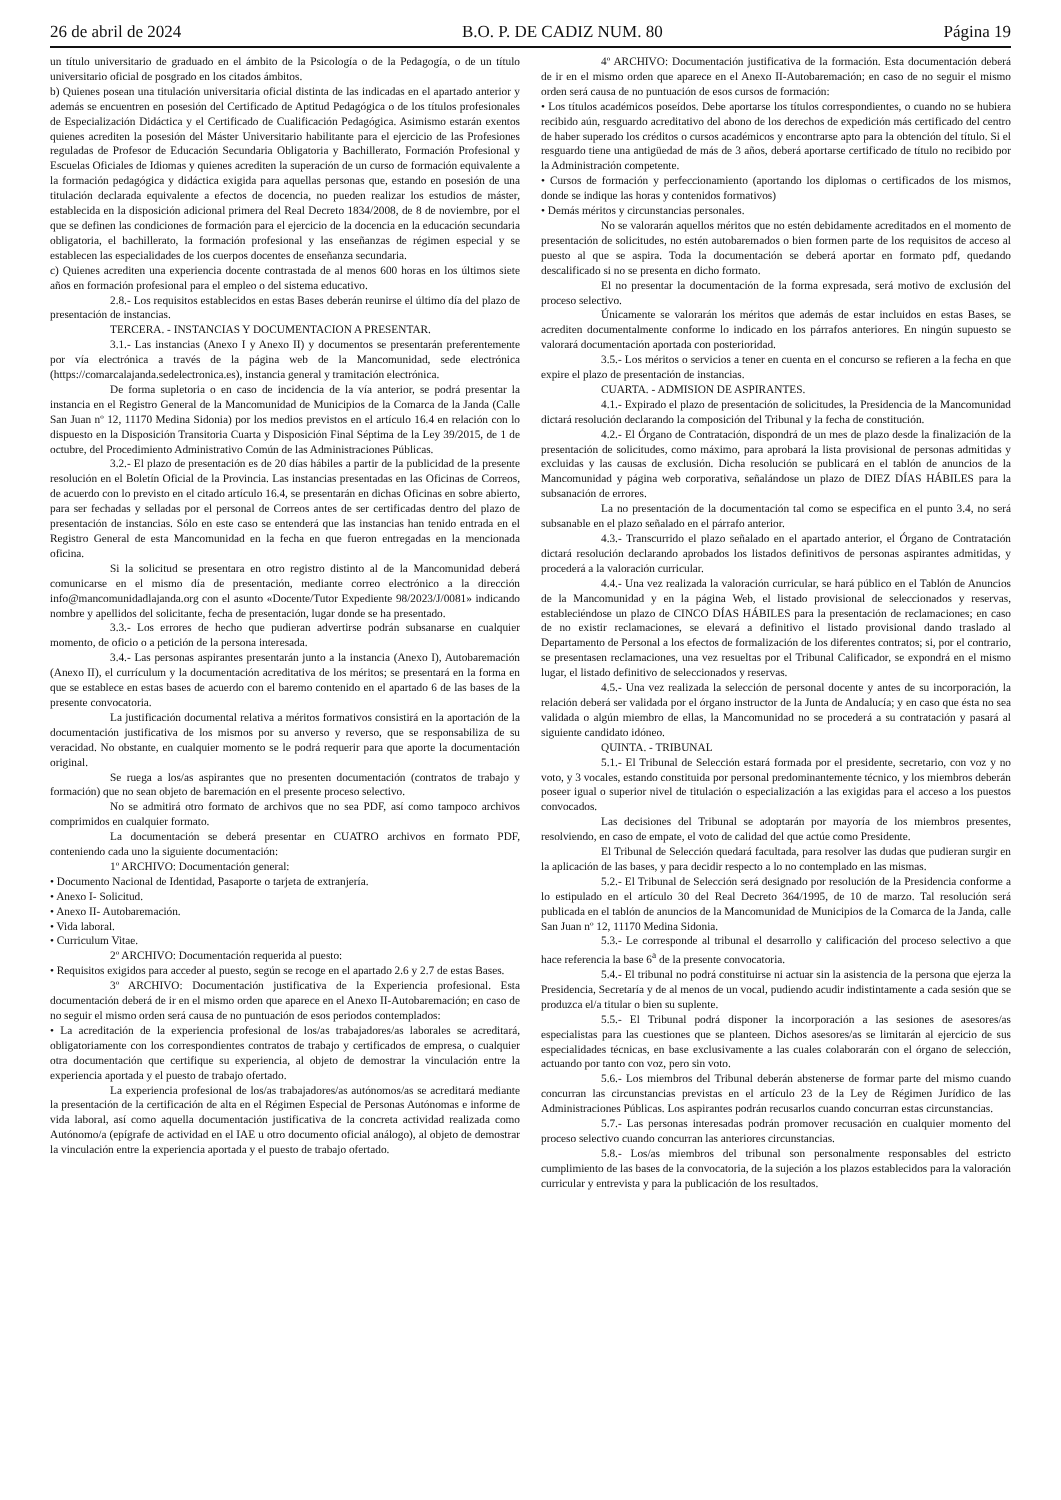26 de abril de 2024 B.O. P. DE CADIZ NUM. 80 Página 19
un título universitario de graduado en el ámbito de la Psicología o de la Pedagogía, o de un título universitario oficial de posgrado en los citados ámbitos.
b) Quienes posean una titulación universitaria oficial distinta de las indicadas en el apartado anterior y además se encuentren en posesión del Certificado de Aptitud Pedagógica o de los títulos profesionales de Especialización Didáctica y el Certificado de Cualificación Pedagógica. Asimismo estarán exentos quienes acrediten la posesión del Máster Universitario habilitante para el ejercicio de las Profesiones reguladas de Profesor de Educación Secundaria Obligatoria y Bachillerato, Formación Profesional y Escuelas Oficiales de Idiomas y quienes acrediten la superación de un curso de formación equivalente a la formación pedagógica y didáctica exigida para aquellas personas que, estando en posesión de una titulación declarada equivalente a efectos de docencia, no pueden realizar los estudios de máster, establecida en la disposición adicional primera del Real Decreto 1834/2008, de 8 de noviembre, por el que se definen las condiciones de formación para el ejercicio de la docencia en la educación secundaria obligatoria, el bachillerato, la formación profesional y las enseñanzas de régimen especial y se establecen las especialidades de los cuerpos docentes de enseñanza secundaria.
c) Quienes acrediten una experiencia docente contrastada de al menos 600 horas en los últimos siete años en formación profesional para el empleo o del sistema educativo.
2.8.- Los requisitos establecidos en estas Bases deberán reunirse el último día del plazo de presentación de instancias.
TERCERA. - INSTANCIAS Y DOCUMENTACION A PRESENTAR.
3.1.- Las instancias (Anexo I y Anexo II) y documentos se presentarán preferentemente por vía electrónica a través de la página web de la Mancomunidad, sede electrónica (https://comarcalajanda.sedelectronica.es), instancia general y tramitación electrónica.
De forma supletoria o en caso de incidencia de la vía anterior, se podrá presentar la instancia en el Registro General de la Mancomunidad de Municipios de la Comarca de la Janda (Calle San Juan nº 12, 11170 Medina Sidonia) por los medios previstos en el artículo 16.4 en relación con lo dispuesto en la Disposición Transitoria Cuarta y Disposición Final Séptima de la Ley 39/2015, de 1 de octubre, del Procedimiento Administrativo Común de las Administraciones Públicas.
3.2.- El plazo de presentación es de 20 días hábiles a partir de la publicidad de la presente resolución en el Boletín Oficial de la Provincia. Las instancias presentadas en las Oficinas de Correos, de acuerdo con lo previsto en el citado artículo 16.4, se presentarán en dichas Oficinas en sobre abierto, para ser fechadas y selladas por el personal de Correos antes de ser certificadas dentro del plazo de presentación de instancias. Sólo en este caso se entenderá que las instancias han tenido entrada en el Registro General de esta Mancomunidad en la fecha en que fueron entregadas en la mencionada oficina.
Si la solicitud se presentara en otro registro distinto al de la Mancomunidad deberá comunicarse en el mismo día de presentación, mediante correo electrónico a la dirección info@mancomunidadlajanda.org con el asunto «Docente/Tutor Expediente 98/2023/J/0081» indicando nombre y apellidos del solicitante, fecha de presentación, lugar donde se ha presentado.
3.3.- Los errores de hecho que pudieran advertirse podrán subsanarse en cualquier momento, de oficio o a petición de la persona interesada.
3.4.- Las personas aspirantes presentarán junto a la instancia (Anexo I), Autobaremación (Anexo II), el currículum y la documentación acreditativa de los méritos; se presentará en la forma en que se establece en estas bases de acuerdo con el baremo contenido en el apartado 6 de las bases de la presente convocatoria.
La justificación documental relativa a méritos formativos consistirá en la aportación de la documentación justificativa de los mismos por su anverso y reverso, que se responsabiliza de su veracidad. No obstante, en cualquier momento se le podrá requerir para que aporte la documentación original.
Se ruega a los/as aspirantes que no presenten documentación (contratos de trabajo y formación) que no sean objeto de baremación en el presente proceso selectivo.
No se admitirá otro formato de archivos que no sea PDF, así como tampoco archivos comprimidos en cualquier formato.
La documentación se deberá presentar en CUATRO archivos en formato PDF, conteniendo cada uno la siguiente documentación:
1º ARCHIVO: Documentación general:
• Documento Nacional de Identidad, Pasaporte o tarjeta de extranjería.
• Anexo I- Solicitud.
• Anexo II- Autobaremación.
• Vida laboral.
• Curriculum Vitae.
2º ARCHIVO: Documentación requerida al puesto:
• Requisitos exigidos para acceder al puesto, según se recoge en el apartado 2.6 y 2.7 de estas Bases.
3º ARCHIVO: Documentación justificativa de la Experiencia profesional. Esta documentación deberá de ir en el mismo orden que aparece en el Anexo II-Autobaremación; en caso de no seguir el mismo orden será causa de no puntuación de esos periodos contemplados:
• La acreditación de la experiencia profesional de los/as trabajadores/as laborales se acreditará, obligatoriamente con los correspondientes contratos de trabajo y certificados de empresa, o cualquier otra documentación que certifique su experiencia, al objeto de demostrar la vinculación entre la experiencia aportada y el puesto de trabajo ofertado.
La experiencia profesional de los/as trabajadores/as autónomos/as se acreditará mediante la presentación de la certificación de alta en el Régimen Especial de Personas Autónomas e informe de vida laboral, así como aquella documentación justificativa de la concreta actividad realizada como Autónomo/a (epígrafe de actividad en el IAE u otro documento oficial análogo), al objeto de demostrar la vinculación entre la experiencia aportada y el puesto de trabajo ofertado.
4º ARCHIVO: Documentación justificativa de la formación. Esta documentación deberá de ir en el mismo orden que aparece en el Anexo II-Autobaremación; en caso de no seguir el mismo orden será causa de no puntuación de esos cursos de formación:
• Los títulos académicos poseídos. Debe aportarse los títulos correspondientes, o cuando no se hubiera recibido aún, resguardo acreditativo del abono de los derechos de expedición más certificado del centro de haber superado los créditos o cursos académicos y encontrarse apto para la obtención del título. Si el resguardo tiene una antigüedad de más de 3 años, deberá aportarse certificado de título no recibido por la Administración competente.
• Cursos de formación y perfeccionamiento (aportando los diplomas o certificados de los mismos, donde se indique las horas y contenidos formativos)
• Demás méritos y circunstancias personales.
No se valorarán aquellos méritos que no estén debidamente acreditados en el momento de presentación de solicitudes, no estén autobaremados o bien formen parte de los requisitos de acceso al puesto al que se aspira. Toda la documentación se deberá aportar en formato pdf, quedando descalificado si no se presenta en dicho formato.
El no presentar la documentación de la forma expresada, será motivo de exclusión del proceso selectivo.
Únicamente se valorarán los méritos que además de estar incluidos en estas Bases, se acrediten documentalmente conforme lo indicado en los párrafos anteriores. En ningún supuesto se valorará documentación aportada con posterioridad.
3.5.- Los méritos o servicios a tener en cuenta en el concurso se refieren a la fecha en que expire el plazo de presentación de instancias.
CUARTA. - ADMISION DE ASPIRANTES.
4.1.- Expirado el plazo de presentación de solicitudes, la Presidencia de la Mancomunidad dictará resolución declarando la composición del Tribunal y la fecha de constitución.
4.2.- El Órgano de Contratación, dispondrá de un mes de plazo desde la finalización de la presentación de solicitudes, como máximo, para aprobará la lista provisional de personas admitidas y excluidas y las causas de exclusión. Dicha resolución se publicará en el tablón de anuncios de la Mancomunidad y página web corporativa, señalándose un plazo de DIEZ DÍAS HÁBILES para la subsanación de errores.
La no presentación de la documentación tal como se especifica en el punto 3.4, no será subsanable en el plazo señalado en el párrafo anterior.
4.3.- Transcurrido el plazo señalado en el apartado anterior, el Órgano de Contratación dictará resolución declarando aprobados los listados definitivos de personas aspirantes admitidas, y procederá a la valoración curricular.
4.4.- Una vez realizada la valoración curricular, se hará público en el Tablón de Anuncios de la Mancomunidad y en la página Web, el listado provisional de seleccionados y reservas, estableciéndose un plazo de CINCO DÍAS HÁBILES para la presentación de reclamaciones; en caso de no existir reclamaciones, se elevará a definitivo el listado provisional dando traslado al Departamento de Personal a los efectos de formalización de los diferentes contratos; si, por el contrario, se presentasen reclamaciones, una vez resueltas por el Tribunal Calificador, se expondrá en el mismo lugar, el listado definitivo de seleccionados y reservas.
4.5.- Una vez realizada la selección de personal docente y antes de su incorporación, la relación deberá ser validada por el órgano instructor de la Junta de Andalucía; y en caso que ésta no sea validada o algún miembro de ellas, la Mancomunidad no se procederá a su contratación y pasará al siguiente candidato idóneo.
QUINTA. - TRIBUNAL
5.1.- El Tribunal de Selección estará formada por el presidente, secretario, con voz y no voto, y 3 vocales, estando constituida por personal predominantemente técnico, y los miembros deberán poseer igual o superior nivel de titulación o especialización a las exigidas para el acceso a los puestos convocados.
Las decisiones del Tribunal se adoptarán por mayoría de los miembros presentes, resolviendo, en caso de empate, el voto de calidad del que actúe como Presidente.
El Tribunal de Selección quedará facultada, para resolver las dudas que pudieran surgir en la aplicación de las bases, y para decidir respecto a lo no contemplado en las mismas.
5.2.- El Tribunal de Selección será designado por resolución de la Presidencia conforme a lo estipulado en el artículo 30 del Real Decreto 364/1995, de 10 de marzo. Tal resolución será publicada en el tablón de anuncios de la Mancomunidad de Municipios de la Comarca de la Janda, calle San Juan nº 12, 11170 Medina Sidonia.
5.3.- Le corresponde al tribunal el desarrollo y calificación del proceso selectivo a que hace referencia la base 6<sup>a</sup> de la presente convocatoria.
5.4.- El tribunal no podrá constituirse ni actuar sin la asistencia de la persona que ejerza la Presidencia, Secretaría y de al menos de un vocal, pudiendo acudir indistintamente a cada sesión que se produzca el/a titular o bien su suplente.
5.5.- El Tribunal podrá disponer la incorporación a las sesiones de asesores/as especialistas para las cuestiones que se planteen. Dichos asesores/as se limitarán al ejercicio de sus especialidades técnicas, en base exclusivamente a las cuales colaborarán con el órgano de selección, actuando por tanto con voz, pero sin voto.
5.6.- Los miembros del Tribunal deberán abstenerse de formar parte del mismo cuando concurran las circunstancias previstas en el artículo 23 de la Ley de Régimen Jurídico de las Administraciones Públicas. Los aspirantes podrán recusarlos cuando concurran estas circunstancias.
5.7.- Las personas interesadas podrán promover recusación en cualquier momento del proceso selectivo cuando concurran las anteriores circunstancias.
5.8.- Los/as miembros del tribunal son personalmente responsables del estricto cumplimiento de las bases de la convocatoria, de la sujeción a los plazos establecidos para la valoración curricular y entrevista y para la publicación de los resultados.